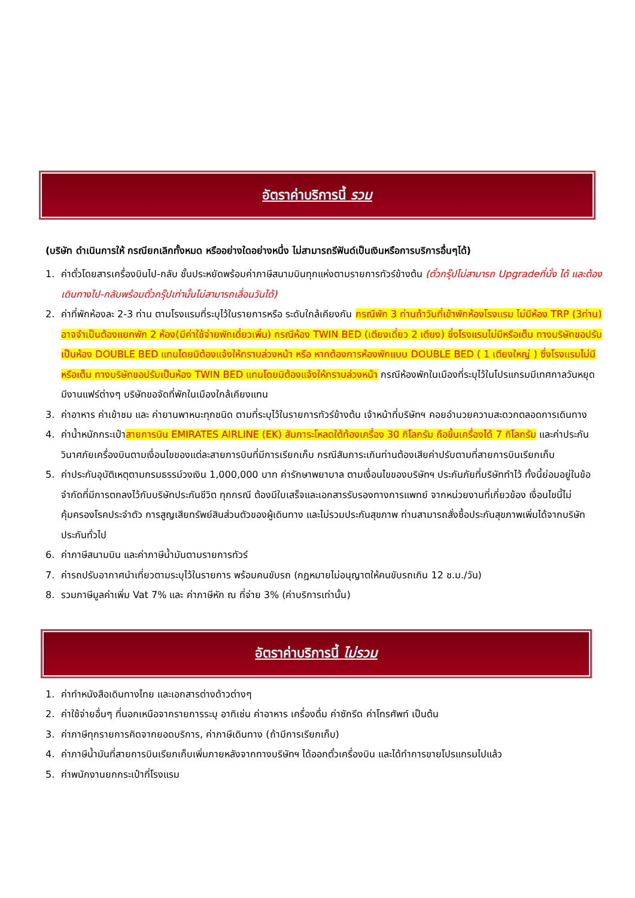อัตราค่าบริการนี้ รวม
(บริษัท ดำเนินการให้ กรณียกเลิกทั้งหมด หรืออย่างใดอย่างหนึ่ง ไม่สามารถรีฟันด์เป็นเงินหรือการบริการอื่นๆได้)
1. ค่าตั๋วโดยสารเครื่องบินไป-กลับ ชั้นประหยัดพร้อมค่าภาษีสนามบินทุกแห่งตามรายการทัวร์ข้างต้น (ตั๋วกรุ๊ปไม่สามารถ Upgradeที่นั่ง ได้ และต้องเดินทางไป-กลับพร้อมตั๋วกรุ๊ปเท่านั้นไม่สามารถเลื่อนวันได้)
2. ค่าที่พักห้องละ 2-3 ท่าน ตามโรงแรมที่ระบุไว้ในรายการหรือ ระดับใกล้เคียงกัน กรณีพัก 3 ท่านถ้าวันที่เข้าพักห้องโรงแรม ไม่มีห้อง TRP (3ท่าน) อาจจำเป็นต้องแยกพัก 2 ห้อง(มีค่าใช้จ่ายพักเดี่ยวเพิ่ม) กรณีห้อง TWIN BED (เตียงเดี่ยว 2 เตียง) ซึ่งโรงแรมไม่มีหรือเต็ม ทางบริษัทขอปรับเป็นห้อง DOUBLE BED แทนโดยมิต้องแจ้งให้ทราบล่วงหน้า หรือ หากต้องการห้องพักแบบ DOUBLE BED ( 1 เตียงใหญ่ ) ซึ่งโรงแรมไม่มีหรือเต็ม ทางบริษัทขอปรับเป็นห้อง TWIN BED แทนโดยมิต้องแจ้งให้ทราบล่วงหน้า กรณีห้องพักในเมืองที่ระบุไว้ในโปรแกรมมีเทศกาลวันหยุด มีงานแฟร์ต่างๆ บริษัทขอจัดที่พักในเมืองใกล้เคียงแทน
3. ค่าอาหาร ค่าเข้าชม และ ค่ายานพาหนะทุกชนิด ตามที่ระบุไว้ในรายการทัวร์ข้างต้น เจ้าหน้าที่บริษัทฯ คอยอำนวยความสะดวกตลอดการเดินทาง
4. ค่าน้ำหนักกระเป๋าสายการบิน EMIRATES AIRLINE (EK) สัมภาระโหลดใต้ท้องเครื่อง 30 กิโลกรัม ถือขึ้นเครื่องได้ 7 กิโลกรัม และค่าประกันวินาศภัยเครื่องบินตามเงื่อนไขของแต่ละสายการบินที่มีการเรียกเก็บ กรณีสัมภาระเกินท่านต้องเสียค่าปรับตามที่สายการบินเรียกเก็บ
5. ค่าประกันอุบัติเหตุตามกรมธรรม์วงเงิน 1,000,000 บาท ค่ารักษาพยาบาล ตามเงื่อนไขของบริษัทฯ ประกันภัยที่บริษัททำไว้ ทั้งนี้ย่อมอยู่ในข้อจำกัดที่มีการตกลงไว้กับบริษัทประกันชีวิต ทุกกรณี ต้องมีใบเสร็จและเอกสารรับรองทางการแพทย์ จากหน่วยงานที่เกี่ยวข้อง เงื่อนไขนี้ไม่คุ้มครองโรคประจำตัว การสูญเสียทรัพย์สินส่วนตัวของผู้เดินทาง และไม่รวมประกันสุขภาพ ท่านสามารถสั่งซื้อประกันสุขภาพเพิ่มได้จากบริษัทประกันทั่วไป
6. ค่าภาษีสนามบิน และค่าภาษีน้ำมันตามรายการทัวร์
7. ค่ารถปรับอากาศนำเที่ยวตามระบุไว้ในรายการ พร้อมคนขับรถ (กฎหมายไม่อนุญาตให้คนขับรถเกิน 12 ช.ม./วัน)
8. รวมภาษีมูลค่าเพิ่ม Vat 7% และ ค่าภาษีหัก ณ ที่จ่าย 3% (ค่าบริการเท่านั้น)
อัตราค่าบริการนี้ ไม่รวม
1. ค่าทำหนังสือเดินทางไทย และเอกสารต่างด้าวต่างๆ
2. ค่าใช้จ่ายอื่นๆ ที่นอกเหนือจากรายการระบุ อาทิเช่น ค่าอาหาร เครื่องดื่ม ค่าซักรีด ค่าโทรศัพท์ เป็นต้น
3. ค่าภาษีทุกรายการคิดจากยอดบริการ, ค่าภาษีเดินทาง (ถ้ามีการเรียกเก็บ)
4. ค่าภาษีน้ำมันที่สายการบินเรียกเก็บเพิ่มภายหลังจากทางบริษัทฯ ได้ออกตั๋วเครื่องบิน และได้ทำการขายโปรแกรมไปแล้ว
5. ค่าพนักงานยกกระเป๋าที่โรงแรม